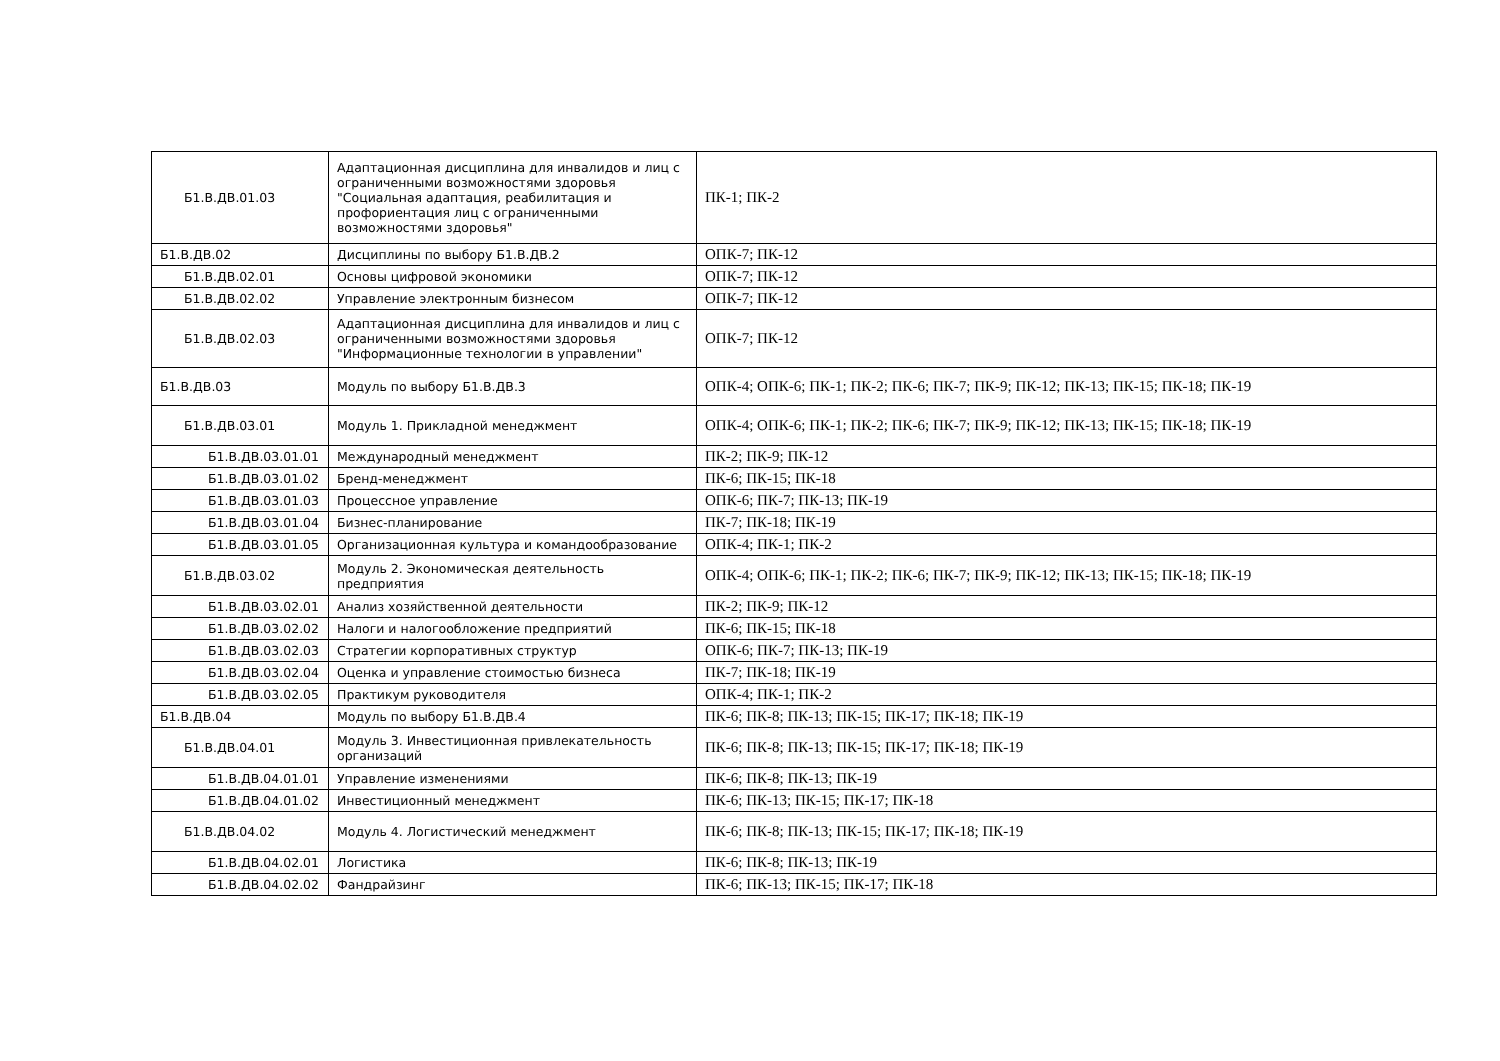| Б1.В.ДВ.01.03 | Адаптационная дисциплина для инвалидов и лиц с ограниченными возможностями здоровья "Социальная адаптация, реабилитация и профориентация лиц с ограниченными возможностями здоровья" | ПК-1; ПК-2 |
| Б1.В.ДВ.02 | Дисциплины по выбору Б1.В.ДВ.2 | ОПК-7; ПК-12 |
| Б1.В.ДВ.02.01 | Основы цифровой экономики | ОПК-7; ПК-12 |
| Б1.В.ДВ.02.02 | Управление электронным бизнесом | ОПК-7; ПК-12 |
| Б1.В.ДВ.02.03 | Адаптационная дисциплина для инвалидов и лиц с ограниченными возможностями здоровья "Информационные технологии в управлении" | ОПК-7; ПК-12 |
| Б1.В.ДВ.03 | Модуль по выбору Б1.В.ДВ.3 | ОПК-4; ОПК-6; ПК-1; ПК-2; ПК-6; ПК-7; ПК-9; ПК-12; ПК-13; ПК-15; ПК-18; ПК-19 |
| Б1.В.ДВ.03.01 | Модуль 1. Прикладной менеджмент | ОПК-4; ОПК-6; ПК-1; ПК-2; ПК-6; ПК-7; ПК-9; ПК-12; ПК-13; ПК-15; ПК-18; ПК-19 |
| Б1.В.ДВ.03.01.01 | Международный менеджмент | ПК-2; ПК-9; ПК-12 |
| Б1.В.ДВ.03.01.02 | Бренд-менеджмент | ПК-6; ПК-15; ПК-18 |
| Б1.В.ДВ.03.01.03 | Процессное управление | ОПК-6; ПК-7; ПК-13; ПК-19 |
| Б1.В.ДВ.03.01.04 | Бизнес-планирование | ПК-7; ПК-18; ПК-19 |
| Б1.В.ДВ.03.01.05 | Организационная культура и командообразование | ОПК-4; ПК-1; ПК-2 |
| Б1.В.ДВ.03.02 | Модуль 2. Экономическая деятельность предприятия | ОПК-4; ОПК-6; ПК-1; ПК-2; ПК-6; ПК-7; ПК-9; ПК-12; ПК-13; ПК-15; ПК-18; ПК-19 |
| Б1.В.ДВ.03.02.01 | Анализ хозяйственной деятельности | ПК-2; ПК-9; ПК-12 |
| Б1.В.ДВ.03.02.02 | Налоги и налогообложение предприятий | ПК-6; ПК-15; ПК-18 |
| Б1.В.ДВ.03.02.03 | Стратегии корпоративных структур | ОПК-6; ПК-7; ПК-13; ПК-19 |
| Б1.В.ДВ.03.02.04 | Оценка и управление стоимостью бизнеса | ПК-7; ПК-18; ПК-19 |
| Б1.В.ДВ.03.02.05 | Практикум руководителя | ОПК-4; ПК-1; ПК-2 |
| Б1.В.ДВ.04 | Модуль по выбору Б1.В.ДВ.4 | ПК-6; ПК-8; ПК-13; ПК-15; ПК-17; ПК-18; ПК-19 |
| Б1.В.ДВ.04.01 | Модуль 3. Инвестиционная привлекательность организаций | ПК-6; ПК-8; ПК-13; ПК-15; ПК-17; ПК-18; ПК-19 |
| Б1.В.ДВ.04.01.01 | Управление изменениями | ПК-6; ПК-8; ПК-13; ПК-19 |
| Б1.В.ДВ.04.01.02 | Инвестиционный менеджмент | ПК-6; ПК-13; ПК-15; ПК-17; ПК-18 |
| Б1.В.ДВ.04.02 | Модуль 4. Логистический менеджмент | ПК-6; ПК-8; ПК-13; ПК-15; ПК-17; ПК-18; ПК-19 |
| Б1.В.ДВ.04.02.01 | Логистика | ПК-6; ПК-8; ПК-13; ПК-19 |
| Б1.В.ДВ.04.02.02 | Фандрайзинг | ПК-6; ПК-13; ПК-15; ПК-17; ПК-18 |